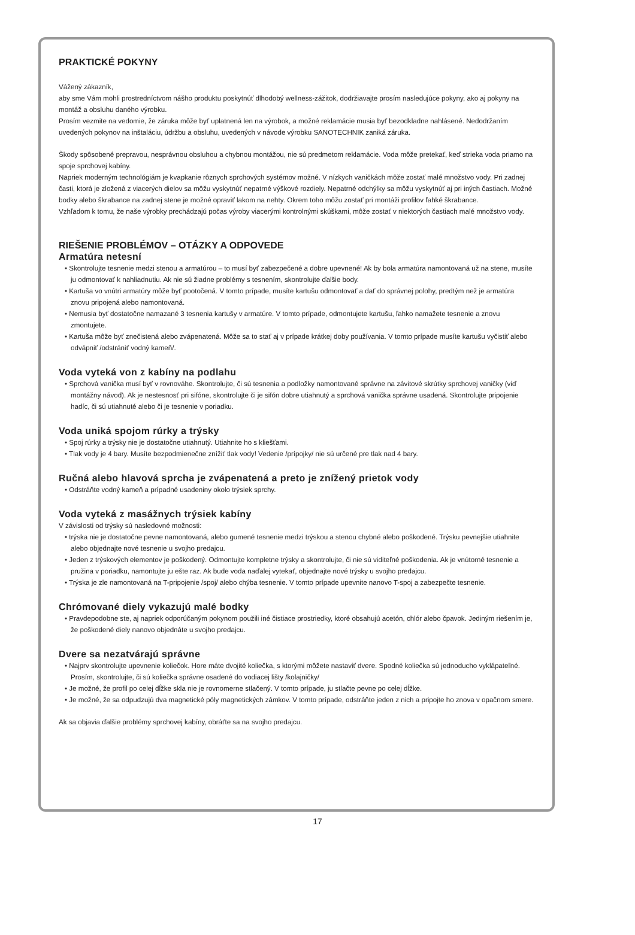PRAKTICKÉ POKYNY
Vážený zákazník,
aby sme Vám mohli prostredníctvom nášho produktu poskytnúť dlhodobý wellness-zážitok, dodržiavajte prosím nasledujúce pokyny, ako aj pokyny na montáž a obsluhu daného výrobku.
Prosím vezmite na vedomie, že záruka môže byť uplatnená len na výrobok, a možné reklamácie musia byť bezodkladne nahlásené. Nedodržaním uvedených pokynov na inštaláciu, údržbu a obsluhu, uvedených v návode výrobku SANOTECHNIK zaniká záruka.
Škody spôsobené prepravou, nesprávnou obsluhou a chybnou montážou, nie sú predmetom reklamácie. Voda môže pretekať, keď strieka voda priamo na spoje sprchovej kabíny.
Napriek moderným technológiám je kvapkanie rôznych sprchových systémov možné. V nízkych vaničkách môže zostať malé množstvo vody. Pri zadnej časti, ktorá je zložená z viacerých dielov sa môžu vyskytnúť nepatrné výškové rozdiely. Nepatrné odchýlky sa môžu vyskytnúť aj pri iných častiach. Možné bodky alebo škrabance na zadnej stene je možné opraviť lakom na nehty. Okrem toho môžu zostať pri montáži profilov ľahké škrabance.
Vzhľadom k tomu, že naše výrobky prechádzajú počas výroby viacerými kontrolnými skúškami, môže zostať v niektorých častiach malé množstvo vody.
RIEŠENIE PROBLÉMOV – OTÁZKY A ODPOVEDE
Armatúra netesní
• Skontrolujte tesnenie medzi stenou a armatúrou – to musí byť zabezpečené a dobre upevnené! Ak by bola armatúra namontovaná už na stene, musíte ju odmontovať k nahliadnutiu. Ak nie sú žiadne problémy s tesnením, skontrolujte ďalšie body.
• Kartuša vo vnútri armatúry môže byť pootočená. V tomto prípade, musíte kartušu odmontovať a dať do správnej polohy, predtým než je armatúra znovu pripojená alebo namontovaná.
• Nemusia byť dostatočne namazané 3 tesnenia kartušy v armatúre. V tomto prípade, odmontujete kartušu, ľahko namažete tesnenie a znovu zmontujete.
• Kartuša môže byť znečistená alebo zvápenatená. Môže sa to stať aj v prípade krátkej doby používania. V tomto prípade musíte kartušu vyčistiť alebo odvápniť /odstrániť vodný kameň/.
Voda vyteká von z kabíny na podlahu
• Sprchová vanička musí byť v rovnováhe. Skontrolujte, či sú tesnenia a podložky namontované správne na závitové skrútky sprchovej vaničky (viď montážny návod). Ak je nestesnosť pri sifóne, skontrolujte či je sifón dobre utiahnutý a sprchová vanička správne usadená. Skontrolujte pripojenie hadíc, či sú utiahnuté alebo či je tesnenie v poriadku.
Voda uniká spojom rúrky a trýsky
• Spoj rúrky a trýsky nie je dostatočne utiahnutý. Utiahnite ho s kliešťami.
• Tlak vody je 4 bary. Musíte bezpodmienečne znížiť tlak vody! Vedenie /prípojky/ nie sú určené pre tlak nad 4 bary.
Ručná alebo hlavová sprcha je zvápenatená a preto je znížený prietok vody
• Odstráňte vodný kameň a prípadné usadeniny okolo trýsiek sprchy.
Voda vyteká z masážnych trýsiek kabíny
V závislosti od trýsky sú nasledovné možnosti:
• trýska nie je dostatočne pevne namontovaná, alebo gumené tesnenie medzi trýskou a stenou chybné alebo poškodené. Trýsku pevnejšie utiahnite alebo objednajte nové tesnenie u svojho predajcu.
• Jeden z trýskových elementov je poškodený. Odmontujte kompletne trýsky a skontrolujte, či nie sú viditeľné poškodenia. Ak je vnútorné tesnenie a pružina v poriadku, namontujte ju ešte raz. Ak bude voda naďalej vytekať, objednajte nové trýsky u svojho predajcu.
• Trýska je zle namontovaná na T-pripojenie /spoj/ alebo chýba tesnenie. V tomto prípade upevnite nanovo T-spoj a zabezpečte tesnenie.
Chrómované diely vykazujú malé bodky
• Pravdepodobne ste, aj napriek odporúčaným pokynom použili iné čistiace prostriedky, ktoré obsahujú acetón, chlór alebo čpavok. Jediným riešením je, že poškodené diely nanovo objednáte u svojho predajcu.
Dvere sa nezatvárajú správne
• Najprv skontrolujte upevnenie koliečok. Hore máte dvojité koliečka, s ktorými môžete nastaviť dvere. Spodné koliečka sú jednoducho vyklápateľné. Prosím, skontrolujte, či sú koliečka správne osadené do vodiacej lišty /kolajničky/
• Je možné, že profil po celej dĺžke skla nie je rovnomerne stlačený. V tomto prípade, ju stlačte pevne po celej dĺžke.
• Je možné, že sa odpudzujú dva magnetické póly magnetických zámkov. V tomto prípade, odstráňte jeden z nich a pripojte ho znova v opačnom smere.
Ak sa objavia ďalšie problémy sprchovej kabíny, obráťte sa na svojho predajcu.
17